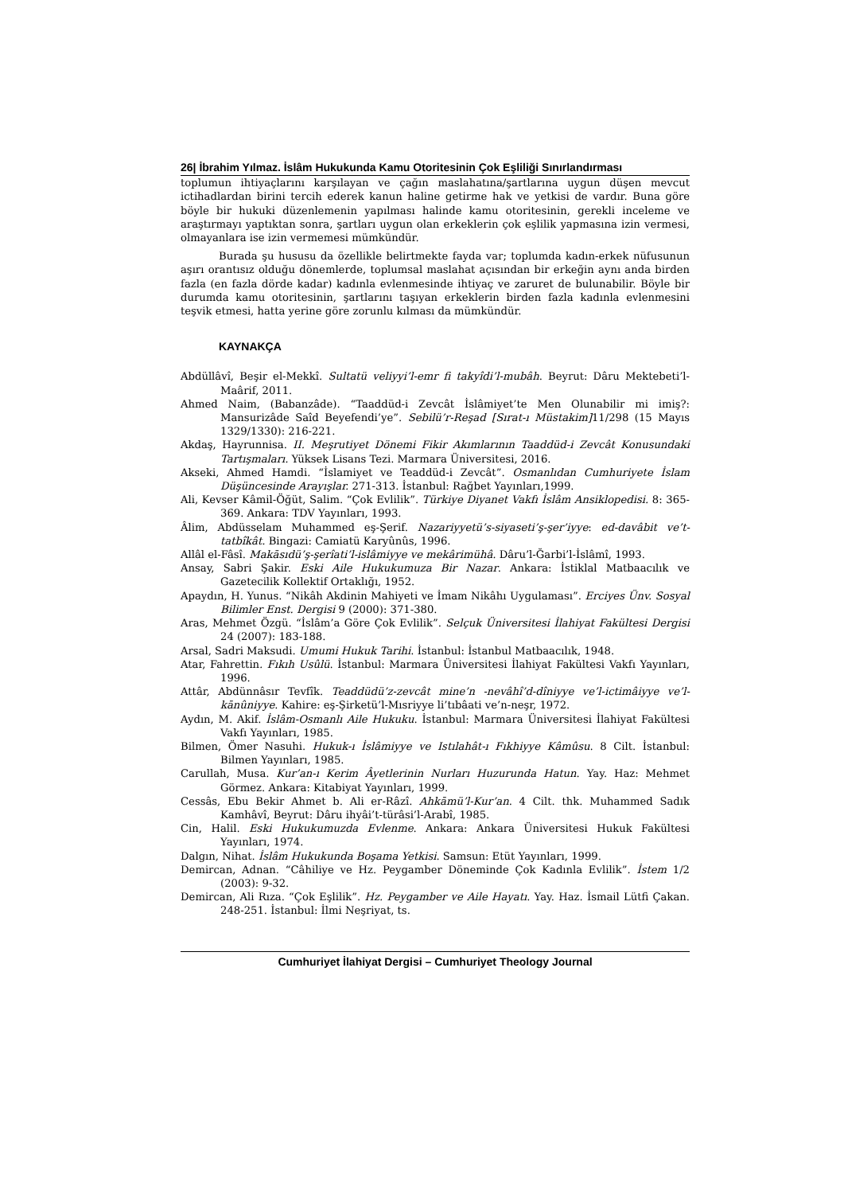26| İbrahim Yılmaz. İslâm Hukukunda Kamu Otoritesinin Çok Eşliliği Sınırlandırması
toplumun ihtiyaçlarını karşılayan ve çağın maslahatına/şartlarına uygun düşen mevcut ictihadlardan birini tercih ederek kanun haline getirme hak ve yetkisi de vardır. Buna göre böyle bir hukuki düzenlemenin yapılması halinde kamu otoritesinin, gerekli inceleme ve araştırmayı yaptıktan sonra, şartları uygun olan erkeklerin çok eşlilik yapmasına izin vermesi, olmayanlara ise izin vermemesi mümkündür.
Burada şu hususu da özellikle belirtmekte fayda var; toplumda kadın-erkek nüfusunun aşırı orantısız olduğu dönemlerde, toplumsal maslahat açısından bir erkeğin aynı anda birden fazla (en fazla dörde kadar) kadınla evlenmesinde ihtiyaç ve zaruret de bulunabilir. Böyle bir durumda kamu otoritesinin, şartlarını taşıyan erkeklerin birden fazla kadınla evlenmesini teşvik etmesi, hatta yerine göre zorunlu kılması da mümkündür.
KAYNAKÇA
Abdüllâvî, Beşir el-Mekkî. Sultatü veliyyi’l-emr fi takyîdi’l-mubâh. Beyrut: Dâru Mektebeti’l-Maârif, 2011.
Ahmed Naim, (Babanzâde). “Taaddüd-i Zevcât İslâmiyet’te Men Olunabilir mi imiş?: Mansurizâde Saîd Beyefendi’ye”. Sebilü’r-Reşad [Sırat-ı Müstakim] 11/298 (15 Mayıs 1329/1330): 216-221.
Akdaş, Hayrunnisa. II. Meşrutiyet Dönemi Fikir Akımlarının Taaddüd-i Zevcât Konusundaki Tartışmaları. Yüksek Lisans Tezi. Marmara Üniversitesi, 2016.
Akseki, Ahmed Hamdi. “İslamiyet ve Teaddüd-i Zevcât”. Osmanlıdan Cumhuriyete İslam Düşüncesinde Arayışlar. 271-313. İstanbul: Rağbet Yayınları,1999.
Ali, Kevser Kâmil-Öğüt, Salim. “Çok Evlilik”. Türkiye Diyanet Vakfı İslâm Ansiklopedisi. 8: 365-369. Ankara: TDV Yayınları, 1993.
Âlim, Abdüsselam Muhammed eş-Şerif. Nazariyyetü’s-siyaseti’ş-şer’iyye: ed-davâbit ve’t-tatbîkât. Bingazi: Camiatü Karyûnûs, 1996.
Allâl el-Fâsî. Makāsıdü’ş-şerîati’l-islâmiyye ve mekârimühâ. Dâru’l-Ğarbi’l-İslâmî, 1993.
Ansay, Sabri Şakir. Eski Aile Hukukumuza Bir Nazar. Ankara: İstiklal Matbaacılık ve Gazetecilik Kollektif Ortaklığı, 1952.
Apaydın, H. Yunus. “Nikâh Akdinin Mahiyeti ve İmam Nikâhı Uygulaması”. Erciyes Ünv. Sosyal Bilimler Enst. Dergisi 9 (2000): 371-380.
Aras, Mehmet Özgü. “İslâm’a Göre Çok Evlilik”. Selçuk Üniversitesi İlahiyat Fakültesi Dergisi 24 (2007): 183-188.
Arsal, Sadri Maksudi. Umumi Hukuk Tarihi. İstanbul: İstanbul Matbaacılık, 1948.
Atar, Fahrettin. Fıkıh Usûlü. İstanbul: Marmara Üniversitesi İlahiyat Fakültesi Vakfı Yayınları, 1996.
Attâr, Abdünnâsır Tevfîk. Teaddüdü’z-zevcât mine’n -nevâhî’d-dîniyye ve’l-ictimâiyye ve’l-kānûniyye. Kahire: eş-Şirketü’l-Mısriyye li’tıbâati ve’n-neşr, 1972.
Aydın, M. Akif. İslâm-Osmanlı Aile Hukuku. İstanbul: Marmara Üniversitesi İlahiyat Fakültesi Vakfı Yayınları, 1985.
Bilmen, Ömer Nasuhi. Hukuk-ı İslâmiyye ve Istılahât-ı Fıkhiyye Kâmûsu. 8 Cilt. İstanbul: Bilmen Yayınları, 1985.
Carullah, Musa. Kur’an-ı Kerim Âyetlerinin Nurları Huzurunda Hatun. Yay. Haz: Mehmet Görmez. Ankara: Kitabiyat Yayınları, 1999.
Cessâs, Ebu Bekir Ahmet b. Ali er-Râzî. Ahkāmü’l-Kur’an. 4 Cilt. thk. Muhammed Sadık Kamhâvî, Beyrut: Dâru ihyâi’t-türâsi’l-Arabî, 1985.
Cin, Halil. Eski Hukukumuzda Evlenme. Ankara: Ankara Üniversitesi Hukuk Fakültesi Yayınları, 1974.
Dalgın, Nihat. İslâm Hukukunda Boşama Yetkisi. Samsun: Etüt Yayınları, 1999.
Demircan, Adnan. “Câhiliye ve Hz. Peygamber Döneminde Çok Kadınla Evlilik”. İstem 1/2 (2003): 9-32.
Demircan, Ali Rıza. “Çok Eşlilik”. Hz. Peygamber ve Aile Hayatı. Yay. Haz. İsmail Lütfi Çakan. 248-251. İstanbul: İlmi Neşriyat, ts.
Cumhuriyet İlahiyat Dergisi – Cumhuriyet Theology Journal